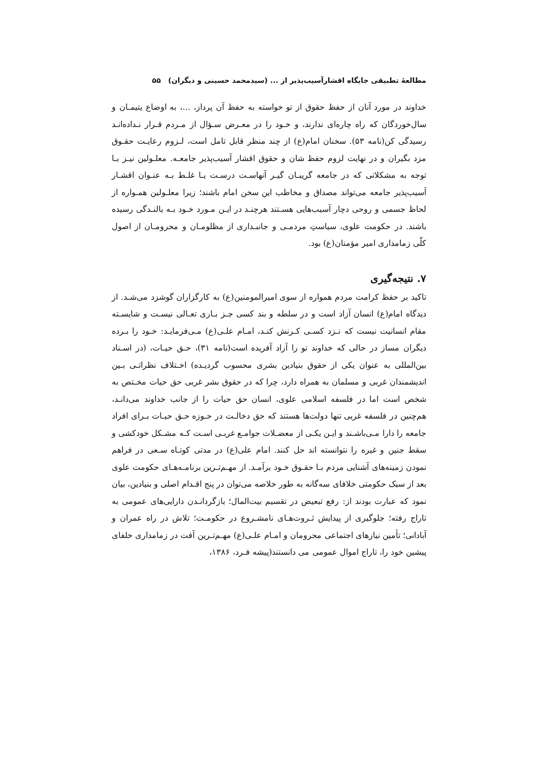مطالعهٔ تطبیقی جایگاه اقشارآسیب‌پذیر از ... (سیدمحمد حسینی و دیگران) ۵۵
خداوند در مورد آنان از حفظ حقوق از تو خواسته به حفظ آن پرداز، ...، به اوضاع یتیمـان و سال‌خوردگان که راه چاره‌ای ندارند، و خـود را در معـرض سـؤال از مـردم قـرار نـداده‌انـد رسیدگی کن(نامه ۵۳). سخنان امام(ع) از چند منظر قابل تامل است، لـزوم رعایـت حقـوق مزد بگیران و در نهایت لزوم حفظ شان و حقوق اقشار آسیب‌پذیر جامعـه. معلـولین نیـز بـا توجه به مشکلاتی که در جامعه گریبـان گیـر آنهاسـت درسـت یـا غلـط بـه عنـوان اقشـار آسیب‌پذیر جامعه می‌تواند مصداق و مخاطب این سخن امام باشند؛ زیرا معلـولین همـواره از لحاظ جسمی و روحی دچار آسیب‌هایی هسـتند هرچنـد در ایـن مـورد خـود بـه بالنـدگی رسیده باشند. در حکومت علوی، سیاستِ مردمـی و جانبـداری از مظلومـان و محرومـان از اصول کلّی زمامداری امیر مؤمنان(ع) بود.
۷. نتیجه‌گیری
تاکید بر حفظ کرامت مردم همواره از سوی امیرالمومنین(ع) به کارگزاران گوشزد می‌شـد. از دیدگاه امام(ع) انسان آزاد است و در سلطه و بند کسی جـز بـاری تعـالی نیسـت و شایسـته مقام انسانیت نیست که نـزد کسـی کـرنش کنـد، امـام علـی(ع) مـی‌فرمایـد: خـود را بـرده دیگران مساز در حالی که خداوند تو را آزاد آفریده است(نامه ۳۱)، حـق حیـات، (در اسـناد بین‌المللی به عنوان یکی از حقوق بنیادین بشری محسوب گردیـده) اخـتلاف نظراتـی بـین اندیشمندان غربی و مسلمان به همراه دارد، چرا که در حقوق بشر غربی حق حیات مخـتص به شخص است اما در فلسفه اسلامی علوی، انسان حق حیات را از جانب خداوند می‌دانـد، هم‌چنین در فلسفه غربی تنها دولت‌ها هستند که حق دخالـت در حـوزه حـق حیـات بـرای افراد جامعه را دارا مـی‌باشـند و ایـن یکـی از معضـلات جوامـع غربـی اسـت کـه مشـکل خودکشی و سقط جنین و غیره را نتوانسته اند حل کنند. امام علی(ع) در مدتی کوتـاه سـعی در فراهم نمودن زمینه‌های آشنایی مردم بـا حقـوق خـود برآمـد. از مهـم‌تـرین برنامـه‌هـای حکومت علوی بعد از سبک حکومتی خلافای سه‌گانه به طور خلاصه می‌توان در پنج اقـدام اصلی و بنیادین، بیان نمود که عبارت بودند از: رفع تبعیض در تقسیم بیت‌المال؛ بازگردانـدن دارایی‌های عمومی به تاراج رفته؛ جلوگیری از پیدایش ثـروت‌هـای نامشـروع در حکومـت؛ تلاش در راه عمران و آبادانی؛ تأمین نیازهای اجتماعی محرومان و امـام علـی(ع) مهـم‌تـرین آفت در زمامداری خلفای پیشین خود را، تاراج اموال عمومی می دانستند(پیشه فـرد، ۱۳۸۶،